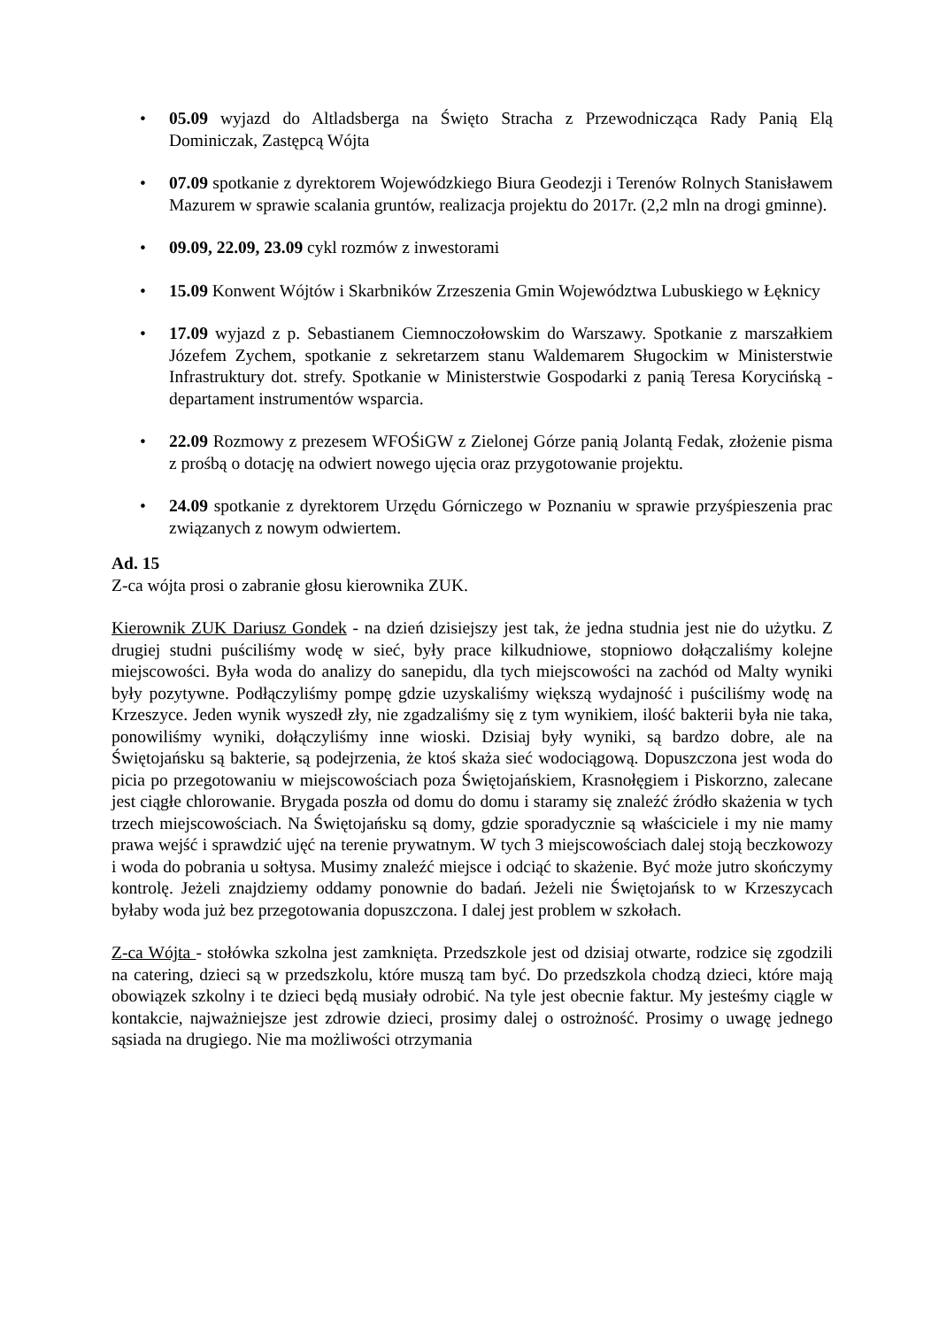• 05.09 wyjazd do Altladsberga na Święto Stracha z Przewodnicząca Rady Panią Elą Dominiczak, Zastępcą Wójta
• 07.09 spotkanie z dyrektorem Wojewódzkiego Biura Geodezji i Terenów Rolnych Stanisławem Mazurem w sprawie scalania gruntów, realizacja projektu do 2017r. (2,2 mln na drogi gminne).
• 09.09, 22.09, 23.09 cykl rozmów z inwestorami
• 15.09 Konwent Wójtów i Skarbników Zrzeszenia Gmin Województwa Lubuskiego w Łęknicy
• 17.09 wyjazd z p. Sebastianem Ciemnoczołowskim do Warszawy. Spotkanie z marszałkiem Józefem Zychem, spotkanie z sekretarzem stanu Waldemarem Sługockim w Ministerstwie Infrastruktury dot. strefy. Spotkanie w Ministerstwie Gospodarki z panią Teresa Korycińską - departament instrumentów wsparcia.
• 22.09 Rozmowy z prezesem WFOŚiGW z Zielonej Górze panią Jolantą Fedak, złożenie pisma z prośbą o dotację na odwiert nowego ujęcia oraz przygotowanie projektu.
• 24.09 spotkanie z dyrektorem Urzędu Górniczego w Poznaniu w sprawie przyśpieszenia prac związanych z nowym odwiertem.
Ad. 15
Z-ca wójta prosi o zabranie głosu kierownika ZUK.
Kierownik ZUK Dariusz Gondek - na dzień dzisiejszy jest tak, że jedna studnia jest nie do użytku. Z drugiej studni puściliśmy wodę w sieć, były prace kilkudniowe, stopniowo dołączaliśmy kolejne miejscowości. Była woda do analizy do sanepidu, dla tych miejscowości na zachód od Malty wyniki były pozytywne. Podłączyliśmy pompę gdzie uzyskaliśmy większą wydajność i puściliśmy wodę na Krzeszyce. Jeden wynik wyszedł zły, nie zgadzaliśmy się z tym wynikiem, ilość bakterii była nie taka, ponowiliśmy wyniki, dołączyliśmy inne wioski. Dzisiaj były wyniki, są bardzo dobre, ale na Świętojańsku są bakterie, są podejrzenia, że ktoś skaża sieć wodociągową. Dopuszczona jest woda do picia po przegotowaniu w miejscowościach poza Świętojańskiem, Krasnołęgiem i Piskorzno, zalecane jest ciągłe chlorowanie. Brygada poszła od domu do domu i staramy się znaleźć źródło skażenia w tych trzech miejscowościach. Na Świętojańsku są domy, gdzie sporadycznie są właściciele i my nie mamy prawa wejść i sprawdzić ujęć na terenie prywatnym. W tych 3 miejscowościach dalej stoją beczkowozy i woda do pobrania u sołtysa. Musimy znaleźć miejsce i odciąć to skażenie. Być może jutro skończymy kontrolę. Jeżeli znajdziemy oddamy ponownie do badań. Jeżeli nie Świętojańsk to w Krzeszycach byłaby woda już bez przegotowania dopuszczona. I dalej jest problem w szkołach.
Z-ca Wójta - stołówka szkolna jest zamknięta. Przedszkole jest od dzisiaj otwarte, rodzice się zgodzili na catering, dzieci są w przedszkolu, które muszą tam być. Do przedszkola chodzą dzieci, które mają obowiązek szkolny i te dzieci będą musiały odrobić. Na tyle jest obecnie faktur. My jesteśmy ciągle w kontakcie, najważniejsze jest zdrowie dzieci, prosimy dalej o ostrożność. Prosimy o uwagę jednego sąsiada na drugiego. Nie ma możliwości otrzymania